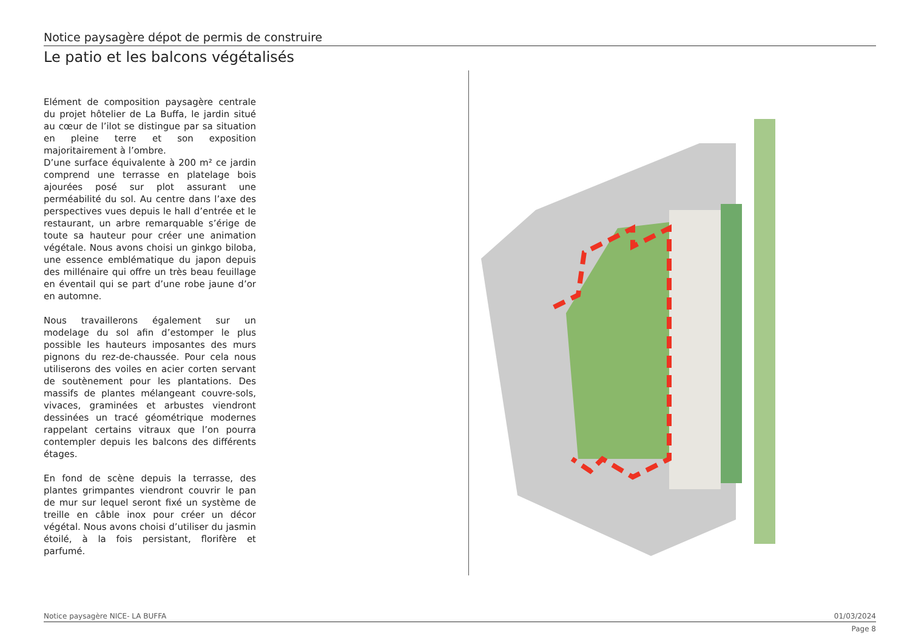Notice paysagère dépot de permis de construire
Le patio et les balcons végétalisés
Elément de composition paysagère centrale du projet hôtelier de La Buffa, le jardin situé au cœur de l’ilot se distingue par sa situation en pleine terre et son exposition majoritairement à l’ombre.
D’une surface équivalente à 200 m² ce jardin comprend une terrasse en platelage bois ajourées posé sur plot assurant une perméabilité du sol. Au centre dans l’axe des perspectives vues depuis le hall d’entrée et le restaurant, un arbre remarquable s’érige de toute sa hauteur pour créer une animation végétale. Nous avons choisi un ginkgo biloba, une essence emblématique du japon depuis des millénaire qui offre un très beau feuillage en éventail qui se part d’une robe jaune d’or en automne.
Nous travaillerons également sur un modelage du sol afin d’estomper le plus possible les hauteurs imposantes des murs pignons du rez-de-chaussée. Pour cela nous utiliserons des voiles en acier corten servant de soutènement pour les plantations. Des massifs de plantes mélangeant couvre-sols, vivaces, graminées et arbustes viendront dessinées un tracé géométrique modernes rappelant certains vitraux que l’on pourra contempler depuis les balcons des différents étages.
En fond de scène depuis la terrasse, des plantes grimpantes viendront couvrir le pan de mur sur lequel seront fixé un système de treille en câble inox pour créer un décor végétal. Nous avons choisi d’utiliser du jasmin étoilé, à la fois persistant, florifère et parfumé.
Notice paysagère NICE- LA BUFFA 01/03/2024
Page 8